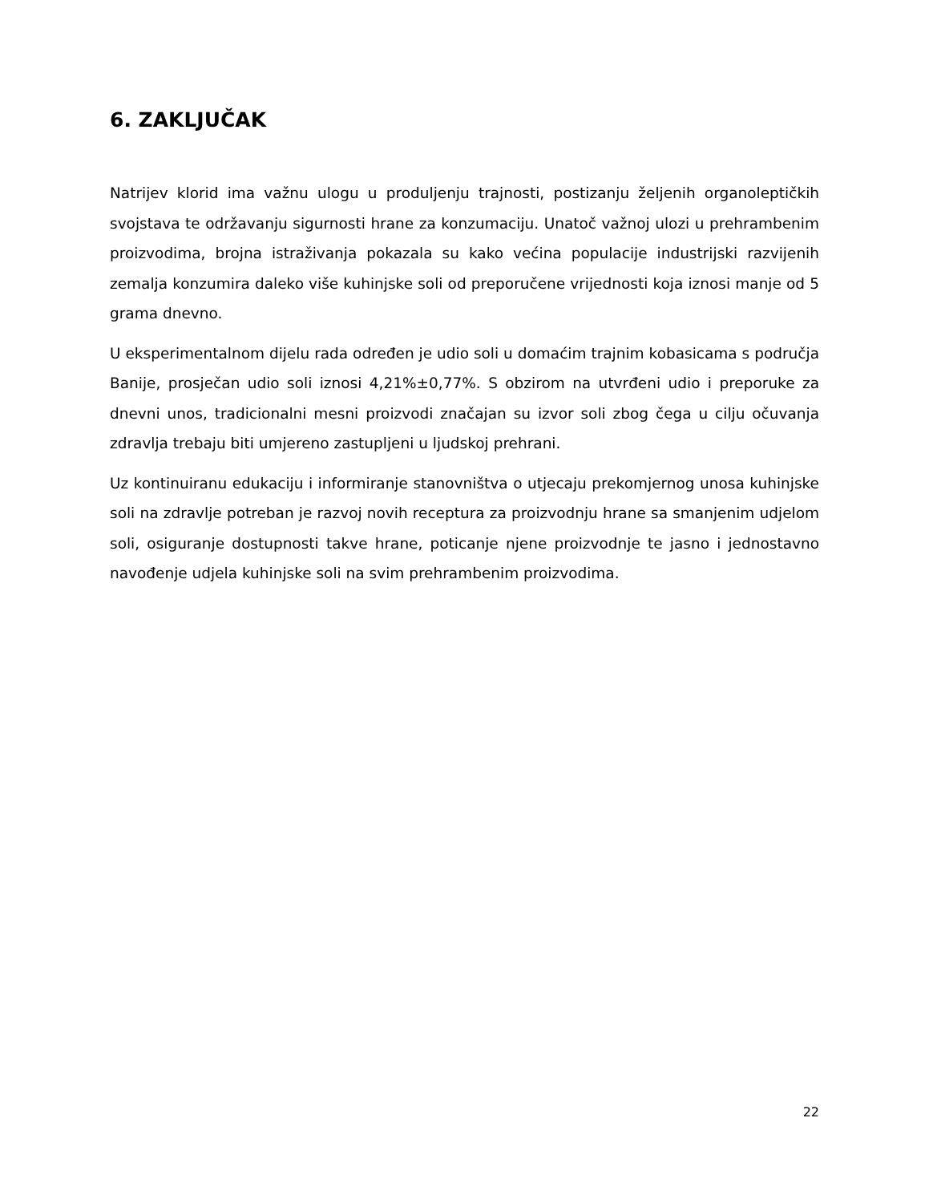6. ZAKLJUČAK
Natrijev klorid ima važnu ulogu u produljenju trajnosti, postizanju željenih organoleptičkih svojstava te održavanju sigurnosti hrane za konzumaciju. Unatoč važnoj ulozi u prehrambenim proizvodima, brojna istraživanja pokazala su kako većina populacije industrijski razvijenih zemalja konzumira daleko više kuhinjske soli od preporučene vrijednosti koja iznosi manje od 5 grama dnevno.
U eksperimentalnom dijelu rada određen je udio soli u domaćim trajnim kobasicama s područja Banije, prosječan udio soli iznosi 4,21%±0,77%. S obzirom na utvrđeni udio i preporuke za dnevni unos, tradicionalni mesni proizvodi značajan su izvor soli zbog čega u cilju očuvanja zdravlja trebaju biti umjereno zastupljeni u ljudskoj prehrani.
Uz kontinuiranu edukaciju i informiranje stanovništva o utjecaju prekomjernog unosa kuhinjske soli na zdravlje potreban je razvoj novih receptura za proizvodnju hrane sa smanjenim udjelom soli, osiguranje dostupnosti takve hrane, poticanje njene proizvodnje te jasno i jednostavno navođenje udjela kuhinjske soli na svim prehrambenim proizvodima.
22